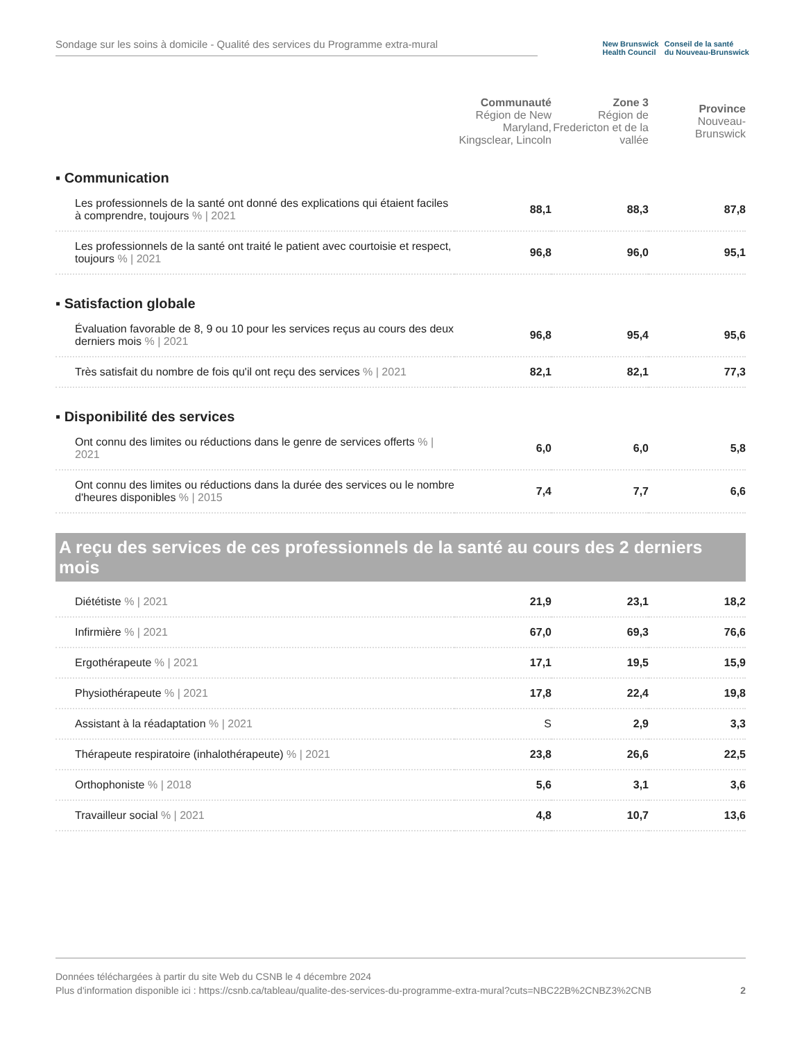Sondage sur les soins à domicile - Qualité des services du Programme extra-mural
New Brunswick
Health Council
Conseil de la santé
du Nouveau-Brunswick
| | Communauté Région de New Maryland, Kingsclear, Lincoln | Zone 3 Région de Fredericton et de la vallée | Province Nouveau-Brunswick |
| --- | --- | --- | --- |
| ▪ Communication | | | |
| Les professionnels de la santé ont donné des explications qui étaient faciles à comprendre, toujours % / 2021 | 88,1 | 88,3 | 87,8 |
| Les professionnels de la santé ont traité le patient avec courtoisie et respect, toujours % / 2021 | 96,8 | 96,0 | 95,1 |
| ▪ Satisfaction globale | | | |
| Évaluation favorable de 8, 9 ou 10 pour les services reçus au cours des deux derniers mois % / 2021 | 96,8 | 95,4 | 95,6 |
| Très satisfait du nombre de fois qu'il ont reçu des services % / 2021 | 82,1 | 82,1 | 77,3 |
| ▪ Disponibilité des services | | | |
| Ont connu des limites ou réductions dans le genre de services offerts % / 2021 | 6,0 | 6,0 | 5,8 |
| Ont connu des limites ou réductions dans la durée des services ou le nombre d'heures disponibles % / 2015 | 7,4 | 7,7 | 6,6 |
A reçu des services de ces professionnels de la santé au cours des 2 derniers mois
| Diététiste % / 2021 | 21,9 | 23,1 | 18,2 |
| Infirmière % / 2021 | 67,0 | 69,3 | 76,6 |
| Ergothérapeute % / 2021 | 17,1 | 19,5 | 15,9 |
| Physiothérapeute % / 2021 | 17,8 | 22,4 | 19,8 |
| Assistant à la réadaptation % / 2021 | S | 2,9 | 3,3 |
| Thérapeute respiratoire (inhalothérapeute) % / 2021 | 23,8 | 26,6 | 22,5 |
| Orthophoniste % / 2018 | 5,6 | 3,1 | 3,6 |
| Travailleur social % / 2021 | 4,8 | 10,7 | 13,6 |
Données téléchargées à partir du site Web du CSNB le 4 décembre 2024
Plus d'information disponible ici : https://csnb.ca/tableau/qualite-des-services-du-programme-extra-mural?cuts=NBC22B%2CNBZ3%2CNB 2